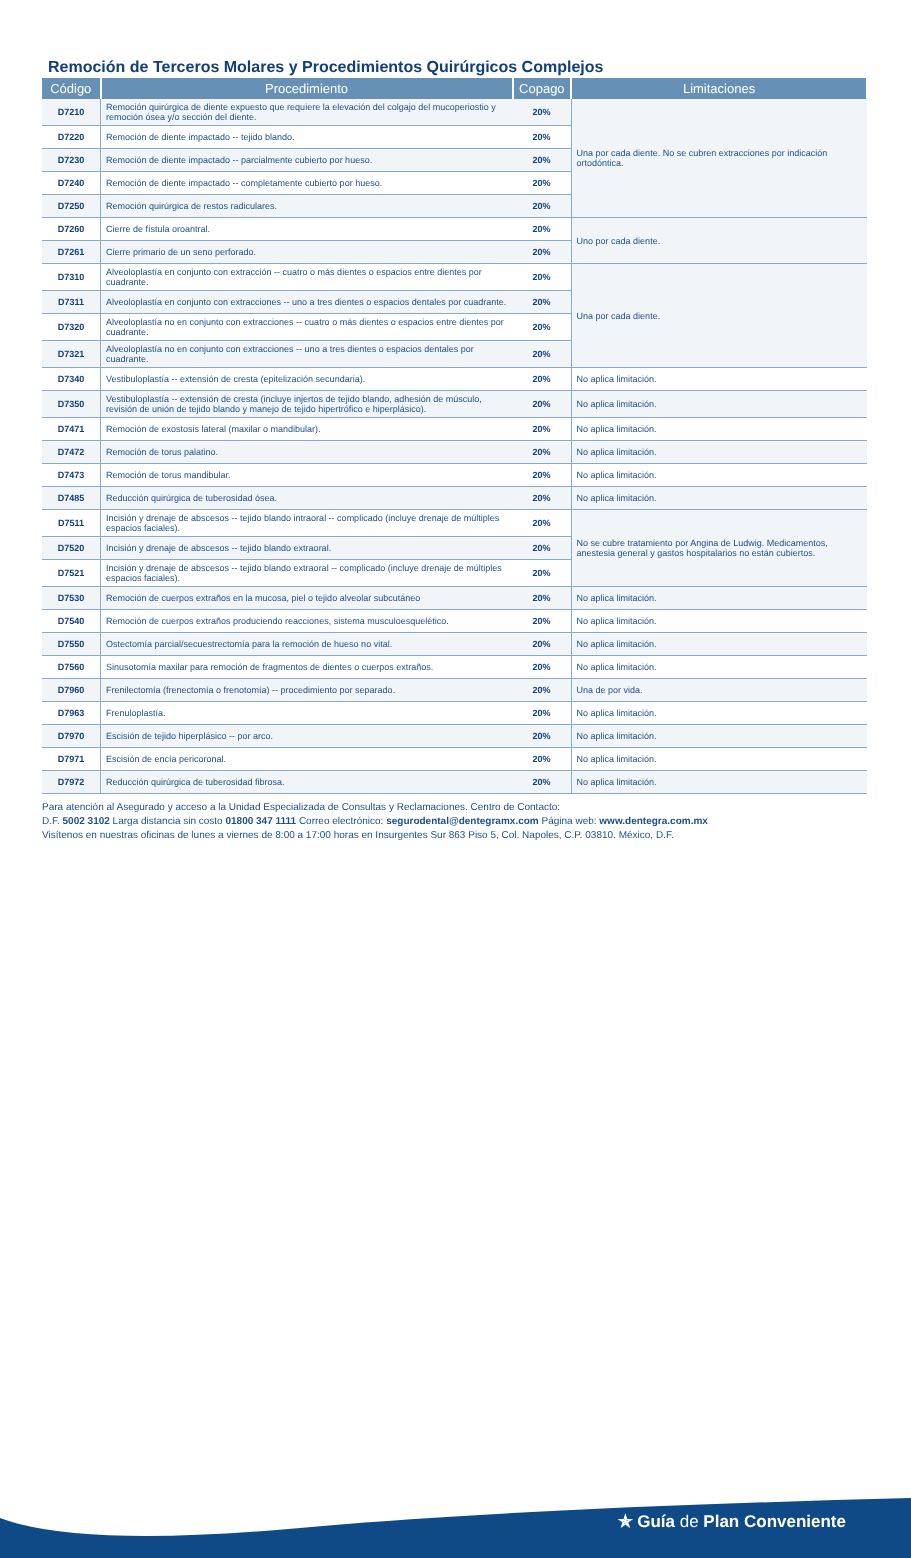Remoción de Terceros Molares y Procedimientos Quirúrgicos Complejos
| Código | Procedimiento | Copago | Limitaciones |
| --- | --- | --- | --- |
| D7210 | Remoción quirúrgica de diente expuesto que requiere la elevación del colgajo del mucoperiostio y remoción ósea y/o sección del diente. | 20% | Una por cada diente. No se cubren extracciones por indicación ortodóntica. |
| D7220 | Remoción de diente impactado -- tejido blando. | 20% | |
| D7230 | Remoción de diente impactado -- parcialmente cubierto por hueso. | 20% | |
| D7240 | Remoción de diente impactado -- completamente cubierto por hueso. | 20% | |
| D7250 | Remoción quirúrgica de restos radiculares. | 20% | |
| D7260 | Cierre de fístula oroantral. | 20% | Uno por cada diente. |
| D7261 | Cierre primario de un seno perforado. | 20% | |
| D7310 | Alveoloplastía en conjunto con extracción -- cuatro o más dientes o espacios entre dientes por cuadrante. | 20% | Una por cada diente. |
| D7311 | Alveoloplastía en conjunto con extracciones -- uno a tres dientes o espacios dentales por cuadrante. | 20% | |
| D7320 | Alveoloplastía no en conjunto con extracciones -- cuatro o más dientes o espacios entre dientes por cuadrante. | 20% | |
| D7321 | Alveoloplastía no en conjunto con extracciones -- uno a tres dientes o espacios dentales por cuadrante. | 20% | |
| D7340 | Vestibuloplastía -- extensión de cresta (epitelización secundaria). | 20% | No aplica limitación. |
| D7350 | Vestibuloplastía -- extensión de cresta (incluye injertos de tejido blando, adhesión de músculo, revisión de unión de tejido blando y manejo de tejido hipertrófico e hiperplásico). | 20% | No aplica limitación. |
| D7471 | Remoción de exostosis lateral (maxilar o mandibular). | 20% | No aplica limitación. |
| D7472 | Remoción de torus palatino. | 20% | No aplica limitación. |
| D7473 | Remoción de torus mandibular. | 20% | No aplica limitación. |
| D7485 | Reducción quirúrgica de tuberosidad ósea. | 20% | No aplica limitación. |
| D7511 | Incisión y drenaje de abscesos -- tejido blando intraoral -- complicado (incluye drenaje de múltiples espacios faciales). | 20% | No se cubre tratamiento por Angina de Ludwig. Medicamentos, anestesia general y gastos hospitalarios no están cubiertos. |
| D7520 | Incisión y drenaje de abscesos -- tejido blando extraoral. | 20% | |
| D7521 | Incisión y drenaje de abscesos -- tejido blando extraoral -- complicado (incluye drenaje de múltiples espacios faciales). | 20% | |
| D7530 | Remoción de cuerpos extraños en la mucosa, piel o tejido alveolar subcutáneo | 20% | No aplica limitación. |
| D7540 | Remoción de cuerpos extraños produciendo reacciones, sistema musculoesquelético. | 20% | No aplica limitación. |
| D7550 | Ostectomía parcial/secuestrectomía para la remoción de hueso no vital. | 20% | No aplica limitación. |
| D7560 | Sinusotomía maxilar para remoción de fragmentos de dientes o cuerpos extraños. | 20% | No aplica limitación. |
| D7960 | Frenilectomía (frenectomía o frenotomía) -- procedimiento por separado. | 20% | Una de por vida. |
| D7963 | Frenuloplastía. | 20% | No aplica limitación. |
| D7970 | Escisión de tejido hiperplásico -- por arco. | 20% | No aplica limitación. |
| D7971 | Escisión de encía pericoronal. | 20% | No aplica limitación. |
| D7972 | Reducción quirúrgica de tuberosidad fibrosa. | 20% | No aplica limitación. |
Para atención al Asegurado y acceso a la Unidad Especializada de Consultas y Reclamaciones. Centro de Contacto:
D.F. 5002 3102 Larga distancia sin costo 01800 347 1111 Correo electrónico: segurodental@dentegramx.com Página web: www.dentegra.com.mx
Visítenos en nuestras oficinas de lunes a viernes de 8:00 a 17:00 horas en Insurgentes Sur 863 Piso 5, Col. Napoles, C.P. 03810. México, D.F.
✯ Guía de Plan Conveniente